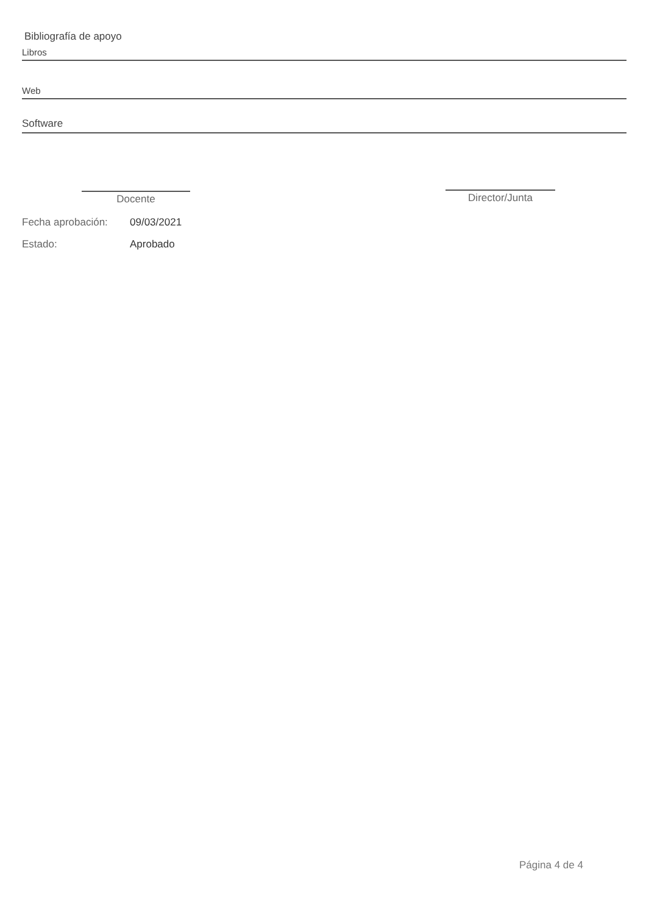Bibliografía de apoyo
Libros
Web
Software
Docente Director/Junta
Fecha aprobación: 09/03/2021
Estado: Aprobado
Página 4 de 4